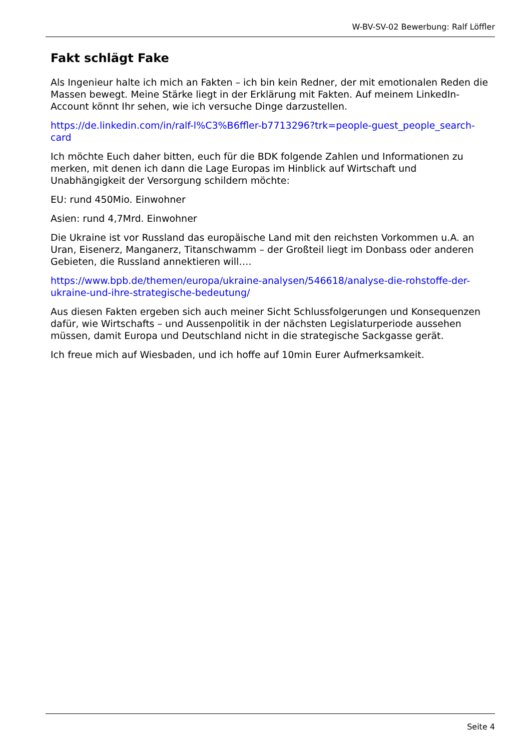W-BV-SV-02 Bewerbung: Ralf Löffler
Fakt schlägt Fake
Als Ingenieur halte ich mich an Fakten – ich bin kein Redner, der mit emotionalen Reden die Massen bewegt. Meine Stärke liegt in der Erklärung mit Fakten. Auf meinem LinkedIn-Account könnt Ihr sehen, wie ich versuche Dinge darzustellen.
https://de.linkedin.com/in/ralf-l%C3%B6ffler-b7713296?trk=people-guest_people_search-card
Ich möchte Euch daher bitten, euch für die BDK folgende Zahlen und Informationen zu merken, mit denen ich dann die Lage Europas im Hinblick auf Wirtschaft und Unabhängigkeit der Versorgung schildern möchte:
EU: rund 450Mio. Einwohner
Asien: rund 4,7Mrd. Einwohner
Die Ukraine ist vor Russland das europäische Land mit den reichsten Vorkommen u.A. an Uran, Eisenerz, Manganerz, Titanschwamm – der Großteil liegt im Donbass oder anderen Gebieten, die Russland annektieren will….
https://www.bpb.de/themen/europa/ukraine-analysen/546618/analyse-die-rohstoffe-der-ukraine-und-ihre-strategische-bedeutung/
Aus diesen Fakten ergeben sich auch meiner Sicht Schlussfolgerungen und Konsequenzen dafür, wie Wirtschafts – und Aussenpolitik in der nächsten Legislaturperiode aussehen müssen, damit Europa und Deutschland nicht in die strategische Sackgasse gerät.
Ich freue mich auf Wiesbaden, und ich hoffe auf 10min Eurer Aufmerksamkeit.
Seite 4